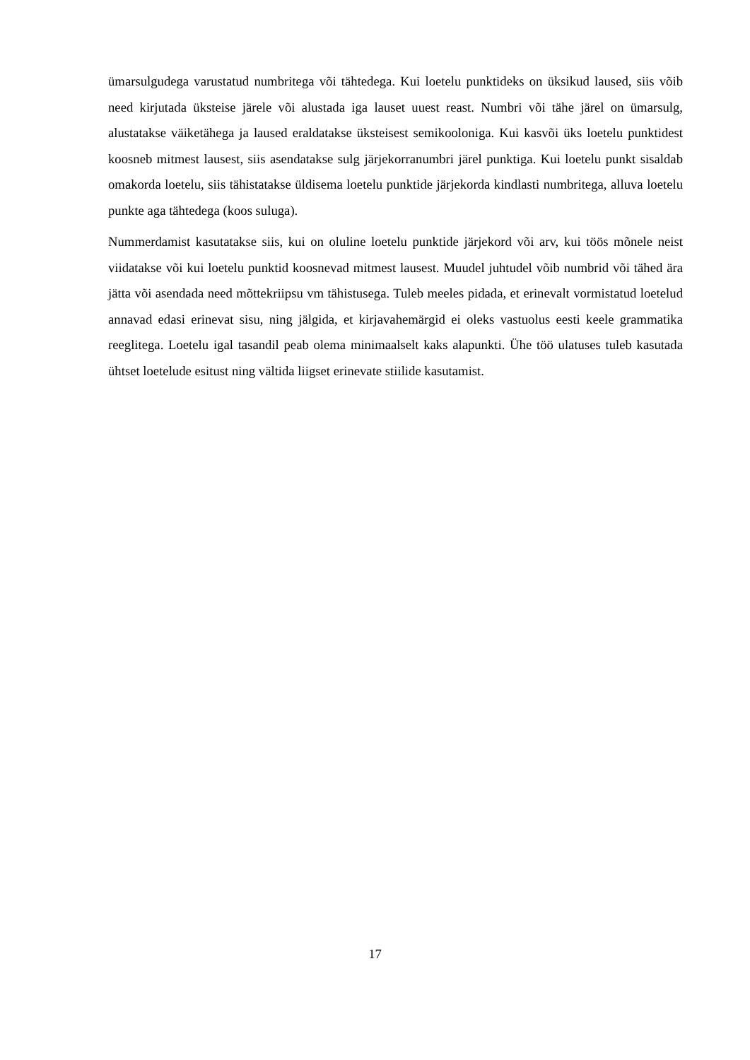ümarsulgudega varustatud numbritega või tähtedega. Kui loetelu punktideks on üksikud laused, siis võib need kirjutada üksteise järele või alustada iga lauset uuest reast. Numbri või tähe järel on ümarsulg, alustatakse väiketähega ja laused eraldatakse üksteisest semikooloniga. Kui kasvõi üks loetelu punktidest koosneb mitmest lausest, siis asendatakse sulg järjekorranumbri järel punktiga. Kui loetelu punkt sisaldab omakorda loetelu, siis tähistatakse üldisema loetelu punktide järjekorda kindlasti numbritega, alluva loetelu punkte aga tähtedega (koos suluga).
Nummerdamist kasutatakse siis, kui on oluline loetelu punktide järjekord või arv, kui töös mõnele neist viidatakse või kui loetelu punktid koosnevad mitmest lausest. Muudel juhtudel võib numbrid või tähed ära jätta või asendada need mõttekriipsu vm tähistusega. Tuleb meeles pidada, et erinevalt vormistatud loetelud annavad edasi erinevat sisu, ning jälgida, et kirjavahemärgid ei oleks vastuolus eesti keele grammatika reeglitega. Loetelu igal tasandil peab olema minimaalselt kaks alapunkti. Ühe töö ulatuses tuleb kasutada ühtset loetelude esitust ning vältida liigset erinevate stiilide kasutamist.
17